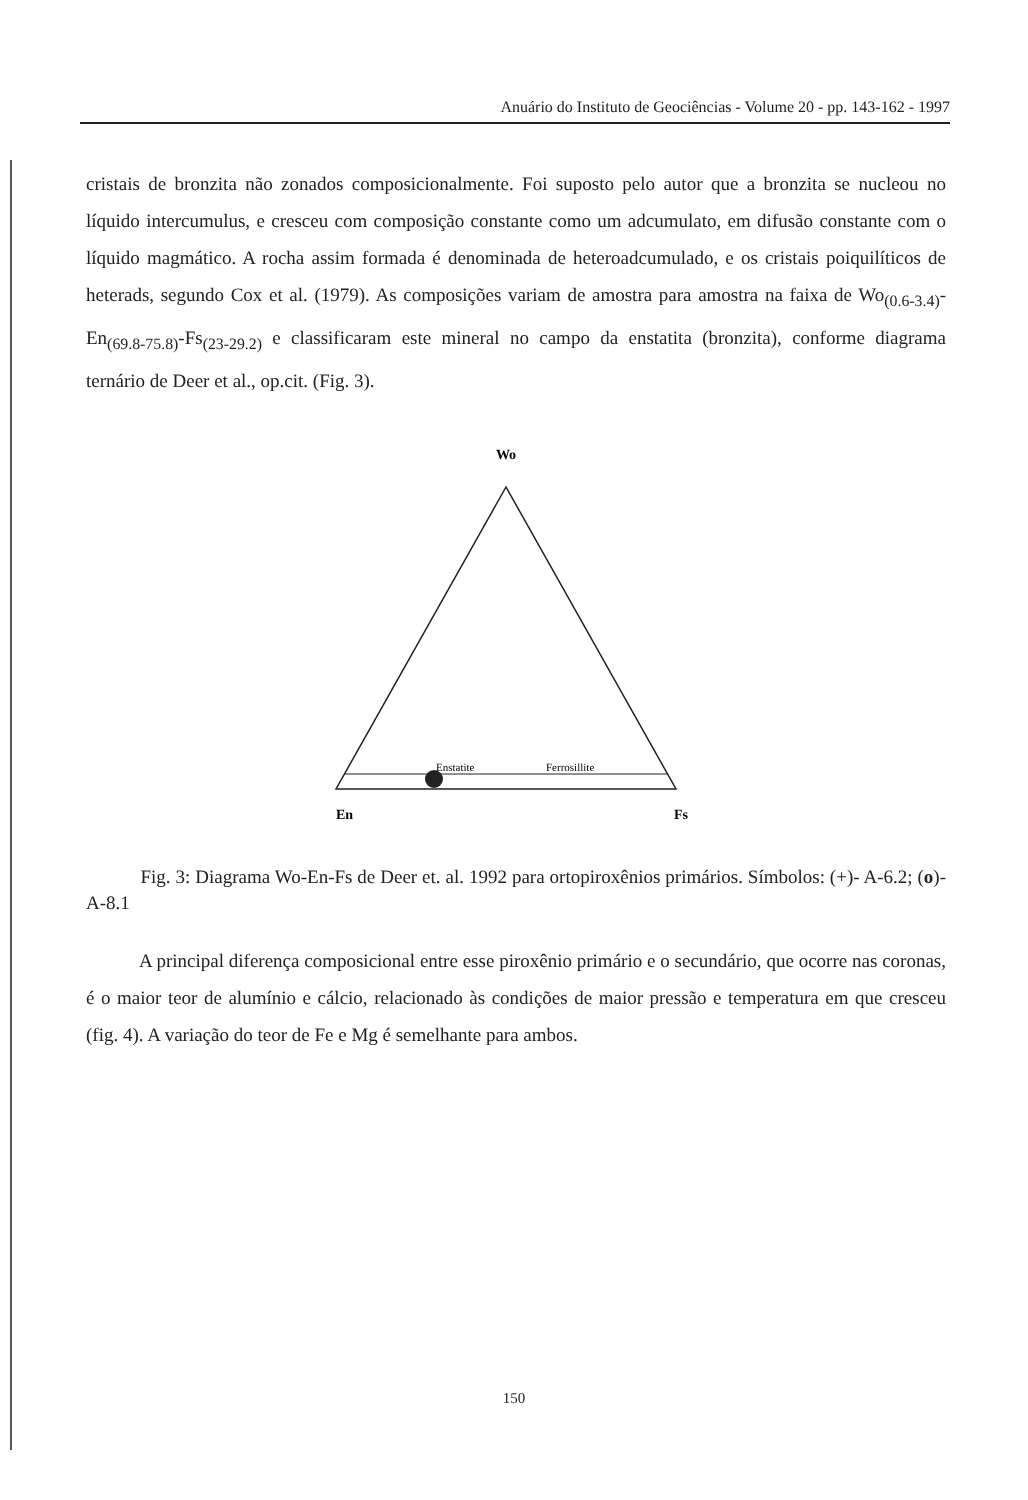Anuário do Instituto de Geociências - Volume 20 - pp. 143-162 - 1997
cristais de bronzita não zonados composicionalmente. Foi suposto pelo autor que a bronzita se nucleou no líquido intercumulus, e cresceu com composição constante como um adcumulato, em difusão constante com o líquido magmático. A rocha assim formada é denominada de heteroadcumulado, e os cristais poiquilíticos de heterads, segundo Cox et al. (1979). As composições variam de amostra para amostra na faixa de Wo<sub>(0.6-3.4)</sub>-En<sub>(69.8-75.8)</sub>-Fs<sub>(23-29.2)</sub> e classificaram este mineral no campo da enstatita (bronzita), conforme diagrama ternário de Deer et al., op.cit. (Fig. 3).
Wo
Enstatite
Ferrosillite
En
Fs
Fig. 3: Diagrama Wo-En-Fs de Deer et. al. 1992 para ortopiroxênios primários. Símbolos: (+)- A-6.2; (o)- A-8.1
A principal diferença composicional entre esse piroxênio primário e o secundário, que ocorre nas coronas, é o maior teor de alumínio e cálcio, relacionado às condições de maior pressão e temperatura em que cresceu (fig. 4). A variação do teor de Fe e Mg é semelhante para ambos.
150